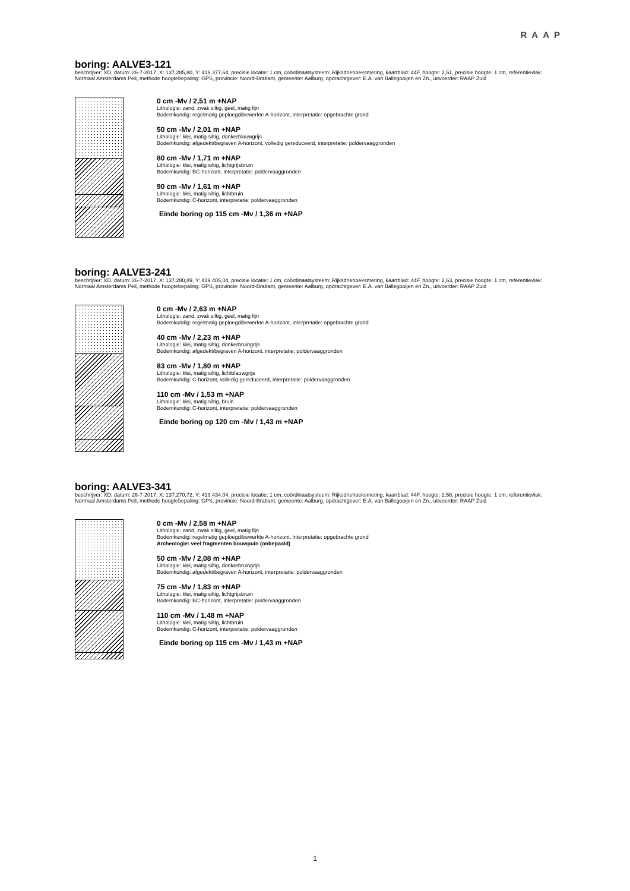RAAP
boring: AALVE3-121
beschrijver: XD, datum: 26-7-2017, X: 137.285,80, Y: 419.377,64, precisie locatie: 1 cm, coördinaatsysteem: Rijksdriehoeksmeting, kaartblad: 44F, hoogte: 2,51, precisie hoogte: 1 cm, referentievlak: Normaal Amsterdams Peil, methode hoogtebepaling: GPS, provincie: Noord-Brabant, gemeente: Aalburg, opdrachtgever: E.A. van Ballegooijen en Zn., uitvoerder: RAAP Zuid
0 cm -Mv / 2,51 m +NAP
Lithologie: zand, zwak siltig, geel, matig fijn
Bodemkundig: regelmatig geploegd/bewerkte A-horizont, interpretatie: opgebrachte grond
50 cm -Mv / 2,01 m +NAP
Lithologie: klei, matig siltig, donkerblauwgrijs
Bodemkundig: afgedekt/begraven A-horizont, volledig gereduceerd, interpretatie: poldervaaggronden
80 cm -Mv / 1,71 m +NAP
Lithologie: klei, matig siltig, lichtgrijsbruin
Bodemkundig: BC-horizont, interpretatie: poldervaaggronden
90 cm -Mv / 1,61 m +NAP
Lithologie: klei, matig siltig, lichtbruin
Bodemkundig: C-horizont, interpretatie: poldervaaggronden
Einde boring op 115 cm -Mv / 1,36 m +NAP
boring: AALVE3-241
beschrijver: XD, datum: 26-7-2017, X: 137.280,89, Y: 419.405,04, precisie locatie: 1 cm, coördinaatsysteem: Rijksdriehoeksmeting, kaartblad: 44F, hoogte: 2,63, precisie hoogte: 1 cm, referentievlak: Normaal Amsterdams Peil, methode hoogtebepaling: GPS, provincie: Noord-Brabant, gemeente: Aalburg, opdrachtgever: E.A. van Ballegooijen en Zn., uitvoerder: RAAP Zuid
0 cm -Mv / 2,63 m +NAP
Lithologie: zand, zwak siltig, geel, matig fijn
Bodemkundig: regelmatig geploegd/bewerkte A-horizont, interpretatie: opgebrachte grond
40 cm -Mv / 2,23 m +NAP
Lithologie: klei, matig siltig, donkerbruingrijs
Bodemkundig: afgedekt/begraven A-horizont, interpretatie: poldervaaggronden
83 cm -Mv / 1,80 m +NAP
Lithologie: klei, matig siltig, lichtblauwgrijs
Bodemkundig: C-horizont, volledig gereduceerd, interpretatie: poldervaaggronden
110 cm -Mv / 1,53 m +NAP
Lithologie: klei, matig siltig, bruin
Bodemkundig: C-horizont, interpretatie: poldervaaggronden
Einde boring op 120 cm -Mv / 1,43 m +NAP
boring: AALVE3-341
beschrijver: XD, datum: 26-7-2017, X: 137.270,72, Y: 419.434,04, precisie locatie: 1 cm, coördinaatsysteem: Rijksdriehoeksmeting, kaartblad: 44F, hoogte: 2,58, precisie hoogte: 1 cm, referentievlak: Normaal Amsterdams Peil, methode hoogtebepaling: GPS, provincie: Noord-Brabant, gemeente: Aalburg, opdrachtgever: E.A. van Ballegooijen en Zn., uitvoerder: RAAP Zuid
0 cm -Mv / 2,58 m +NAP
Lithologie: zand, zwak siltig, geel, matig fijn
Bodemkundig: regelmatig geploegd/bewerkte A-horizont, interpretatie: opgebrachte grond
Archeologie: veel fragmenten bouwpuin (onbepaald)
50 cm -Mv / 2,08 m +NAP
Lithologie: klei, matig siltig, donkerbruingrijs
Bodemkundig: afgedekt/begraven A-horizont, interpretatie: poldervaaggronden
75 cm -Mv / 1,83 m +NAP
Lithologie: klei, matig siltig, lichtgrijsbruin
Bodemkundig: BC-horizont, interpretatie: poldervaaggronden
110 cm -Mv / 1,48 m +NAP
Lithologie: klei, matig siltig, lichtbruin
Bodemkundig: C-horizont, interpretatie: poldervaaggronden
Einde boring op 115 cm -Mv / 1,43 m +NAP
1